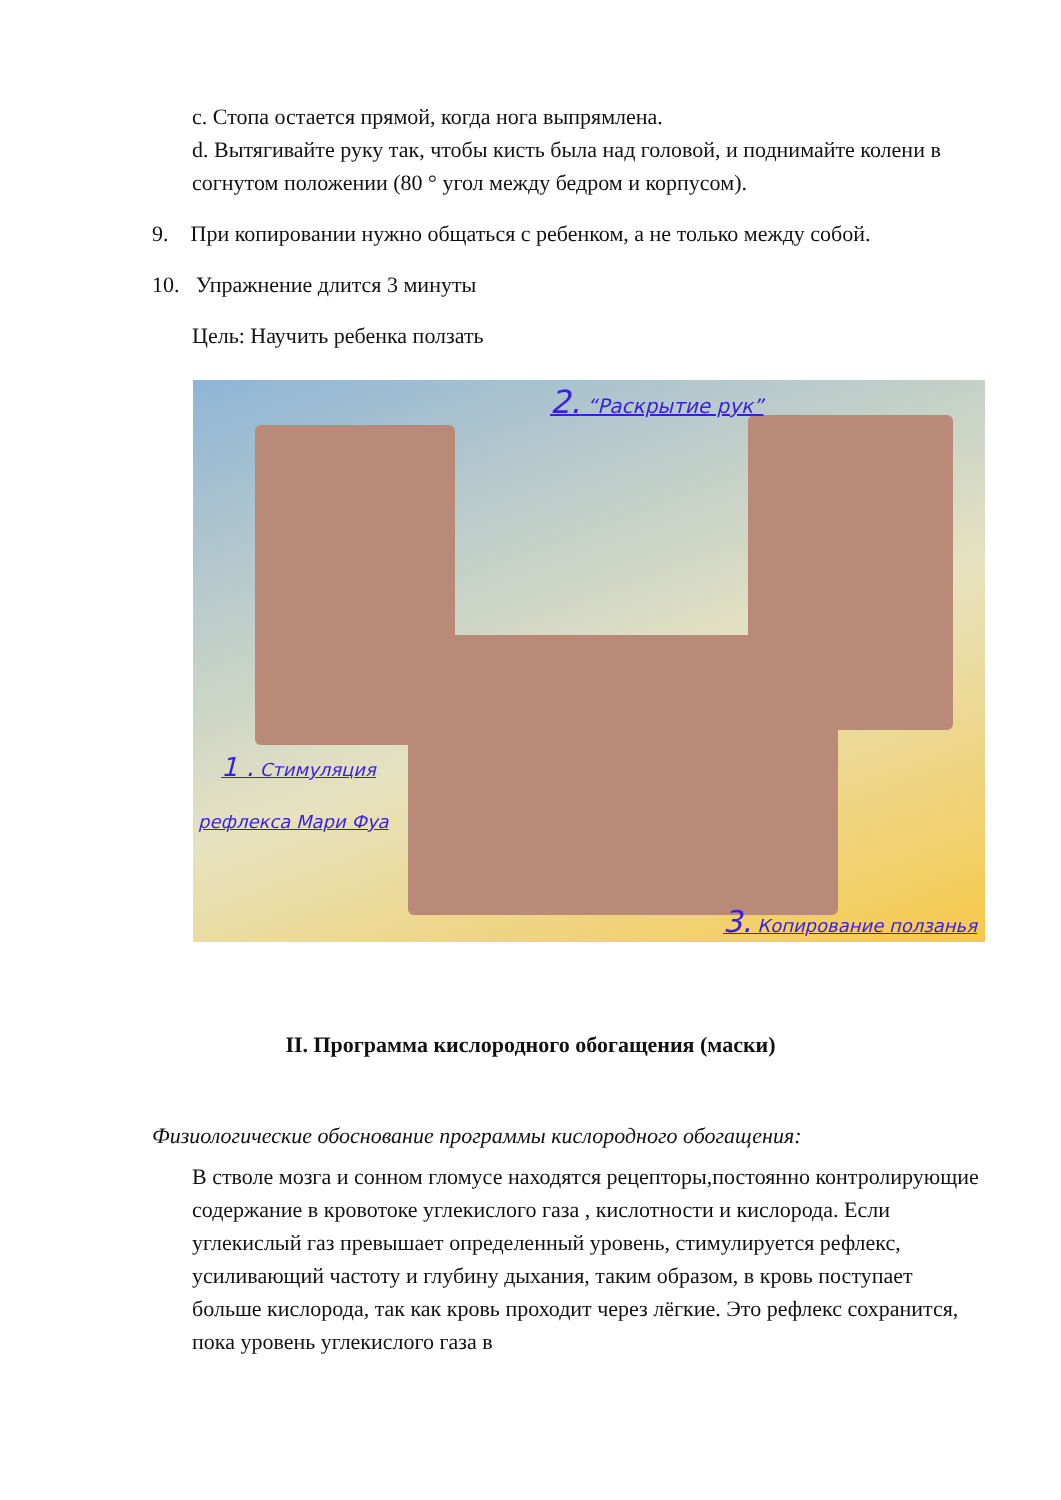c. Стопа остается прямой, когда нога выпрямлена.
d. Вытягивайте руку так, чтобы кисть была над головой, и поднимайте колени в согнутом положении (80 ° угол между бедром и корпусом).
9. При копировании нужно общаться с ребенком, а не только между собой.
10. Упражнение длится 3 минуты
Цель: Научить ребенка ползать
2. “Раскрытие рук”
1 . Стимуляция
рефлекса Мари Фуа
3. Копирование ползанья
II. Программа кислородного обогащения (маски)
Физиологические обоснование программы кислородного обогащения:
В стволе мозга и сонном гломусе находятся рецепторы,постоянно контролирующие содержание в кровотоке углекислого газа , кислотности и кислорода. Если углекислый газ превышает определенный уровень, стимулируется рефлекс, усиливающий частоту и глубину дыхания, таким образом, в кровь поступает больше кислорода, так как кровь проходит через лёгкие. Это рефлекс сохранится, пока уровень углекислого газа в